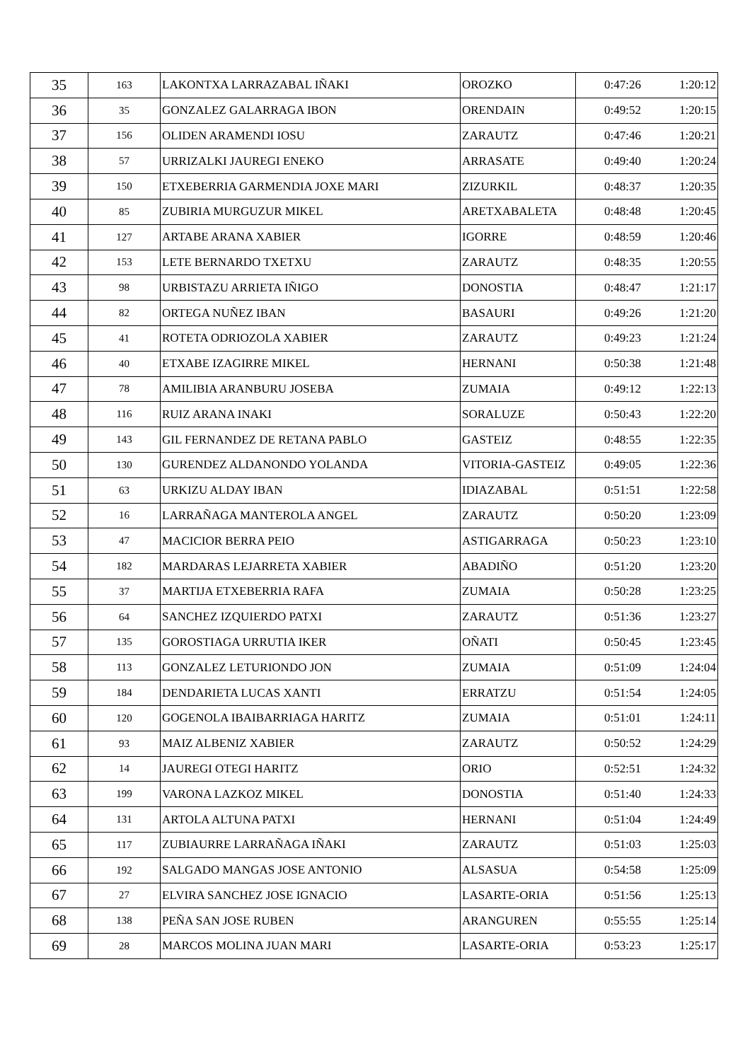| 35 | 163 | LAKONTXA LARRAZABAL IÑAKI | OROZKO | 0:47:26 | 1:20:12 |
| 36 | 35 | GONZALEZ GALARRAGA IBON | ORENDAIN | 0:49:52 | 1:20:15 |
| 37 | 156 | OLIDEN ARAMENDI IOSU | ZARAUTZ | 0:47:46 | 1:20:21 |
| 38 | 57 | URRIZALKI JAUREGI ENEKO | ARRASATE | 0:49:40 | 1:20:24 |
| 39 | 150 | ETXEBERRIA GARMENDIA JOXE MARI | ZIZURKIL | 0:48:37 | 1:20:35 |
| 40 | 85 | ZUBIRIA MURGUZUR MIKEL | ARETXABALETA | 0:48:48 | 1:20:45 |
| 41 | 127 | ARTABE ARANA XABIER | IGORRE | 0:48:59 | 1:20:46 |
| 42 | 153 | LETE BERNARDO TXETXU | ZARAUTZ | 0:48:35 | 1:20:55 |
| 43 | 98 | URBISTAZU ARRIETA IÑIGO | DONOSTIA | 0:48:47 | 1:21:17 |
| 44 | 82 | ORTEGA NUÑEZ IBAN | BASAURI | 0:49:26 | 1:21:20 |
| 45 | 41 | ROTETA ODRIOZOLA XABIER | ZARAUTZ | 0:49:23 | 1:21:24 |
| 46 | 40 | ETXABE IZAGIRRE MIKEL | HERNANI | 0:50:38 | 1:21:48 |
| 47 | 78 | AMILIBIA ARANBURU JOSEBA | ZUMAIA | 0:49:12 | 1:22:13 |
| 48 | 116 | RUIZ ARANA INAKI | SORALUZE | 0:50:43 | 1:22:20 |
| 49 | 143 | GIL FERNANDEZ DE RETANA PABLO | GASTEIZ | 0:48:55 | 1:22:35 |
| 50 | 130 | GURENDEZ ALDANONDO YOLANDA | VITORIA-GASTEIZ | 0:49:05 | 1:22:36 |
| 51 | 63 | URKIZU ALDAY IBAN | IDIAZABAL | 0:51:51 | 1:22:58 |
| 52 | 16 | LARRAÑAGA MANTEROLA ANGEL | ZARAUTZ | 0:50:20 | 1:23:09 |
| 53 | 47 | MACICIOR BERRA PEIO | ASTIGARRAGA | 0:50:23 | 1:23:10 |
| 54 | 182 | MARDARAS LEJARRETA XABIER | ABADIÑO | 0:51:20 | 1:23:20 |
| 55 | 37 | MARTIJA ETXEBERRIA RAFA | ZUMAIA | 0:50:28 | 1:23:25 |
| 56 | 64 | SANCHEZ IZQUIERDO PATXI | ZARAUTZ | 0:51:36 | 1:23:27 |
| 57 | 135 | GOROSTIAGA URRUTIA IKER | OÑATI | 0:50:45 | 1:23:45 |
| 58 | 113 | GONZALEZ LETURIONDO JON | ZUMAIA | 0:51:09 | 1:24:04 |
| 59 | 184 | DENDARIETA LUCAS XANTI | ERRATZU | 0:51:54 | 1:24:05 |
| 60 | 120 | GOGENOLA IBAIBARRIAGA HARITZ | ZUMAIA | 0:51:01 | 1:24:11 |
| 61 | 93 | MAIZ ALBENIZ XABIER | ZARAUTZ | 0:50:52 | 1:24:29 |
| 62 | 14 | JAUREGI OTEGI HARITZ | ORIO | 0:52:51 | 1:24:32 |
| 63 | 199 | VARONA LAZKOZ MIKEL | DONOSTIA | 0:51:40 | 1:24:33 |
| 64 | 131 | ARTOLA ALTUNA PATXI | HERNANI | 0:51:04 | 1:24:49 |
| 65 | 117 | ZUBIAURRE LARRAÑAGA IÑAKI | ZARAUTZ | 0:51:03 | 1:25:03 |
| 66 | 192 | SALGADO MANGAS JOSE ANTONIO | ALSASUA | 0:54:58 | 1:25:09 |
| 67 | 27 | ELVIRA SANCHEZ JOSE IGNACIO | LASARTE-ORIA | 0:51:56 | 1:25:13 |
| 68 | 138 | PEÑA SAN JOSE RUBEN | ARANGUREN | 0:55:55 | 1:25:14 |
| 69 | 28 | MARCOS MOLINA JUAN MARI | LASARTE-ORIA | 0:53:23 | 1:25:17 |